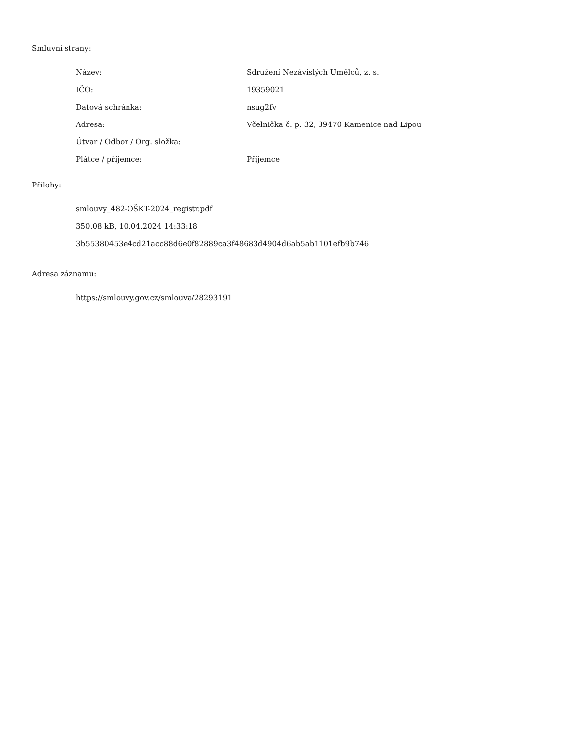Smluvní strany:
| Název: | Sdružení Nezávislých Umělců, z. s. |
| IČO: | 19359021 |
| Datová schránka: | nsug2fv |
| Adresa: | Včelnička č. p. 32, 39470 Kamenice nad Lipou |
| Útvar / Odbor / Org. složka: | |
| Plátce / příjemce: | Příjemce |
Přílohy:
smlouvy_482-OŠKT-2024_registr.pdf
350.08 kB, 10.04.2024 14:33:18
3b55380453e4cd21acc88d6e0f82889ca3f48683d4904d6ab5ab1101efb9b746
Adresa záznamu:
https://smlouvy.gov.cz/smlouva/28293191